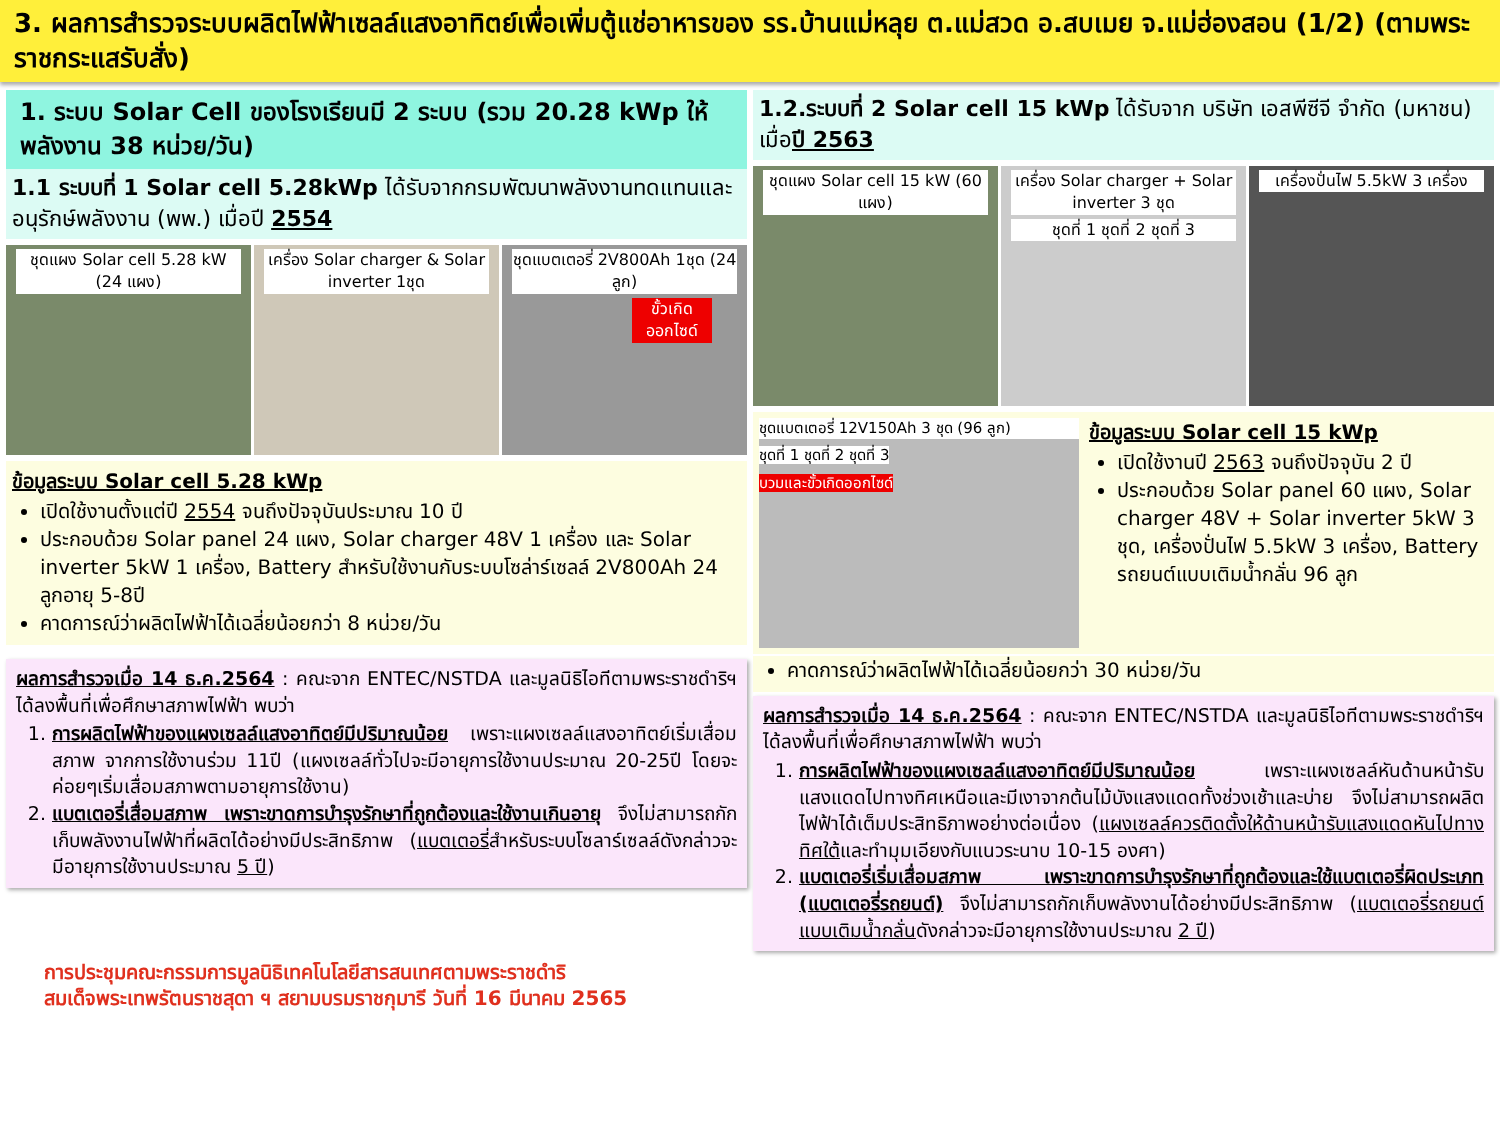3. ผลการสำรวจระบบผลิตไฟฟ้าเซลล์แสงอาทิตย์เพื่อเพิ่มตู้แช่อาหารของ รร.บ้านแม่หลุย ต.แม่สวด อ.สบเมย จ.แม่ฮ่องสอน (1/2) (ตามพระราชกระแสรับสั่ง)
1. ระบบ Solar Cell ของโรงเรียนมี 2 ระบบ (รวม 20.28 kWp ให้พลังงาน 38 หน่วย/วัน)
1.1 ระบบที่ 1 Solar cell 5.28kWp ได้รับจากกรมพัฒนาพลังงานทดแทนและอนุรักษ์พลังงาน (พพ.) เมื่อปี 2554
ชุดแผง Solar cell 5.28 kW (24 แผง)
เครื่อง Solar charger & Solar inverter 1ชุด
ชุดแบตเตอรี่ 2V800Ah 1ชุด (24 ลูก)
ขั้วเกิดออกไซด์
ข้อมูลระบบ Solar cell 5.28 kWp
เปิดใช้งานตั้งแต่ปี 2554 จนถึงปัจจุบันประมาณ 10 ปี
ประกอบด้วย Solar panel 24 แผง, Solar charger 48V 1 เครื่อง และ Solar inverter 5kW 1 เครื่อง, Battery สำหรับใช้งานกับระบบโซล่าร์เซลล์ 2V800Ah 24 ลูกอายุ 5-8ปี
คาดการณ์ว่าผลิตไฟฟ้าได้เฉลี่ยน้อยกว่า 8 หน่วย/วัน
ผลการสำรวจเมื่อ 14 ธ.ค.2564 : คณะจาก ENTEC/NSTDA และมูลนิธิไอทีตามพระราชดำริฯ ได้ลงพื้นที่เพื่อศึกษาสภาพไฟฟ้า พบว่า
1. การผลิตไฟฟ้าของแผงเซลล์แสงอาทิตย์มีปริมาณน้อย เพราะแผงเซลล์แสงอาทิตย์เริ่มเสื่อมสภาพ จากการใช้งานร่วม 11ปี (แผงเซลล์ทั่วไปจะมีอายุการใช้งานประมาณ 20-25ปี โดยจะค่อยๆเริ่มเสื่อมสภาพตามอายุการใช้งาน)
2. แบตเตอรี่เสื่อมสภาพ เพราะขาดการบำรุงรักษาที่ถูกต้องและใช้งานเกินอายุ จึงไม่สามารถกักเก็บพลังงานไฟฟ้าที่ผลิตได้อย่างมีประสิทธิภาพ (แบตเตอรี่สำหรับระบบโซลาร์เซลล์ดังกล่าวจะมีอายุการใช้งานประมาณ 5 ปี)
1.2.ระบบที่ 2 Solar cell 15 kWp ได้รับจาก บริษัท เอสพีซีจี จำกัด (มหาชน) เมื่อปี 2563
ชุดแผง Solar cell 15 kW (60 แผง)
เครื่อง Solar charger + Solar inverter 3 ชุด
ชุดที่ 1 ชุดที่ 2 ชุดที่ 3
เครื่องปั่นไฟ 5.5kW 3 เครื่อง
ชุดแบตเตอรี่ 12V150Ah 3 ชุด (96 ลูก)
ชุดที่ 1 ชุดที่ 2 ชุดที่ 3
บวมและขั้วเกิดออกไซด์
ข้อมูลระบบ Solar cell 15 kWp
เปิดใช้งานปี 2563 จนถึงปัจจุบัน 2 ปี
ประกอบด้วย Solar panel 60 แผง, Solar charger 48V + Solar inverter 5kW 3 ชุด, เครื่องปั่นไฟ 5.5kW 3 เครื่อง, Battery รถยนต์แบบเติมน้ำกลั่น 96 ลูก
คาดการณ์ว่าผลิตไฟฟ้าได้เฉลี่ยน้อยกว่า 30 หน่วย/วัน
ผลการสำรวจเมื่อ 14 ธ.ค.2564 : คณะจาก ENTEC/NSTDA และมูลนิธิไอทีตามพระราชดำริฯ ได้ลงพื้นที่เพื่อศึกษาสภาพไฟฟ้า พบว่า
1. การผลิตไฟฟ้าของแผงเซลล์แสงอาทิตย์มีปริมาณน้อย เพราะแผงเซลล์หันด้านหน้ารับแสงแดดไปทางทิศเหนือและมีเงาจากต้นไม้บังแสงแดดทั้งช่วงเช้าและบ่าย จึงไม่สามารถผลิตไฟฟ้าได้เต็มประสิทธิภาพอย่างต่อเนื่อง (แผงเซลล์ควรติดตั้งให้ด้านหน้ารับแสงแดดหันไปทางทิศใต้และทำมุมเอียงกับแนวระนาบ 10-15 องศา)
2. แบตเตอรี่เริ่มเสื่อมสภาพ เพราะขาดการบำรุงรักษาที่ถูกต้องและใช้แบตเตอรี่ผิดประเภท (แบตเตอรี่รถยนต์) จึงไม่สามารถกักเก็บพลังงานได้อย่างมีประสิทธิภาพ (แบตเตอรี่รถยนต์แบบเติมน้ำกลั่นดังกล่าวจะมีอายุการใช้งานประมาณ 2 ปี)
การประชุมคณะกรรมการมูลนิธิเทคโนโลยีสารสนเทศตามพระราชดำริ
สมเด็จพระเทพรัตนราชสุดา ฯ สยามบรมราชกุมารี วันที่ 16 มีนาคม 2565